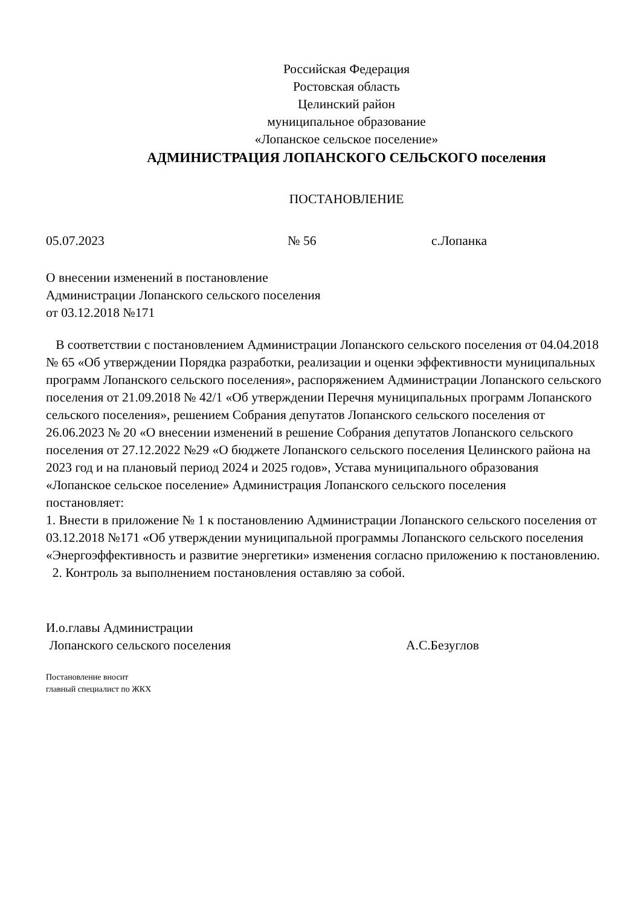Российская Федерация
Ростовская область
Целинский район
муниципальное образование
«Лопанское сельское поселение»
АДМИНИСТРАЦИЯ ЛОПАНСКОГО СЕЛЬСКОГО поселения
ПОСТАНОВЛЕНИЕ
05.07.2023 № 56 с.Лопанка
О внесении изменений в постановление
Администрации Лопанского сельского поселения
от 03.12.2018 №171
В соответствии с постановлением Администрации Лопанского сельского поселения от 04.04.2018 № 65 «Об утверждении Порядка разработки, реализации и оценки эффективности муниципальных программ Лопанского сельского поселения», распоряжением Администрации Лопанского сельского поселения от 21.09.2018 № 42/1 «Об утверждении Перечня муниципальных программ Лопанского сельского поселения», решением Собрания депутатов Лопанского сельского поселения от 26.06.2023 № 20 «О внесении изменений в решение Собрания депутатов Лопанского сельского поселения от 27.12.2022 №29 «О бюджете Лопанского сельского поселения Целинского района на 2023 год и на плановый период 2024 и 2025 годов», Устава муниципального образования «Лопанское сельское поселение» Администрация Лопанского сельского поселения
постановляет:
1. Внести в приложение № 1 к постановлению Администрации Лопанского сельского поселения от 03.12.2018 №171 «Об утверждении муниципальной программы Лопанского сельского поселения «Энергоэффективность и развитие энергетики» изменения согласно приложению к постановлению.
2. Контроль за выполнением постановления оставляю за собой.
И.о.главы Администрации
Лопанского сельского поселения А.С.Безуглов
Постановление вносит
главный специалист по ЖКХ